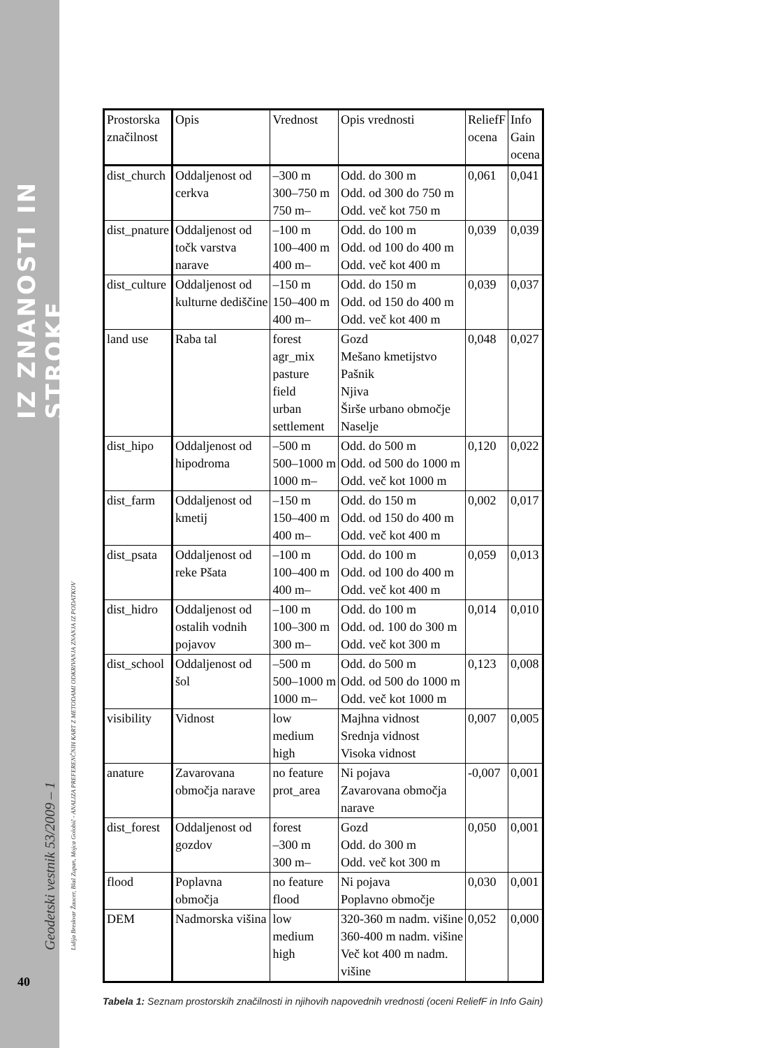IZ ZNANOSTI IN STROKE
Geodetski vestnik 53/2009 – 1
40
Lidija Breskvar Žaucer, Blaž Zupan, Mojca Golobič - ANALIZA PREFERENČNIH KART Z METODAMI ODKRIVANJA ZNANJA IZ PODATKOV
| Prostorska značilnost | Opis | Vrednost | Opis vrednosti | ReliefF ocena | Info Gain ocena |
| --- | --- | --- | --- | --- | --- |
| dist_church | Oddaljenost od cerkva | –300 m 300–750 m 750 m– | Odd. do 300 m Odd. od 300 do 750 m Odd. več kot 750 m | 0,061 | 0,041 |
| dist_pnature | Oddaljenost od točk varstva narave | –100 m 100–400 m 400 m– | Odd. do 100 m Odd. od 100 do 400 m Odd. več kot 400 m | 0,039 | 0,039 |
| dist_culture | Oddaljenost od kulturne dediščine | –150 m 150–400 m 400 m– | Odd. do 150 m Odd. od 150 do 400 m Odd. več kot 400 m | 0,039 | 0,037 |
| land use | Raba tal | forest agr_mix pasture field urban settlement | Gozd Mešano kmetijstvo Pašnik Njiva Širše urbano območje Naselje | 0,048 | 0,027 |
| dist_hipo | Oddaljenost od hipodroma | –500 m 500–1000 m 1000 m– | Odd. do 500 m Odd. od 500 do 1000 m Odd. več kot 1000 m | 0,120 | 0,022 |
| dist_farm | Oddaljenost od kmetij | –150 m 150–400 m 400 m– | Odd. do 150 m Odd. od 150 do 400 m Odd. več kot 400 m | 0,002 | 0,017 |
| dist_psata | Oddaljenost od reke Pšata | –100 m 100–400 m 400 m– | Odd. do 100 m Odd. od 100 do 400 m Odd. več kot 400 m | 0,059 | 0,013 |
| dist_hidro | Oddaljenost od ostalih vodnih pojavov | –100 m 100–300 m 300 m– | Odd. do 100 m Odd. od. 100 do 300 m Odd. več kot 300 m | 0,014 | 0,010 |
| dist_school | Oddaljenost od šol | –500 m 500–1000 m 1000 m– | Odd. do 500 m Odd. od 500 do 1000 m Odd. več kot 1000 m | 0,123 | 0,008 |
| visibility | Vidnost | low medium high | Majhna vidnost Srednja vidnost Visoka vidnost | 0,007 | 0,005 |
| anature | Zavarovana območja narave | no feature prot_area | Ni pojava Zavarovana območja narave | -0,007 | 0,001 |
| dist_forest | Oddaljenost od gozdov | forest –300 m 300 m– | Gozd Odd. do 300 m Odd. več kot 300 m | 0,050 | 0,001 |
| flood | Poplavna območja | no feature flood | Ni pojava Poplavno območje | 0,030 | 0,001 |
| DEM | Nadmorska višina | low medium high | 320-360 m nadm. višine 360-400 m nadm. višine Več kot 400 m nadm. višine | 0,052 | 0,000 |
Tabela 1: Seznam prostorskih značilnosti in njihovih napovednih vrednosti (oceni ReliefF in Info Gain)